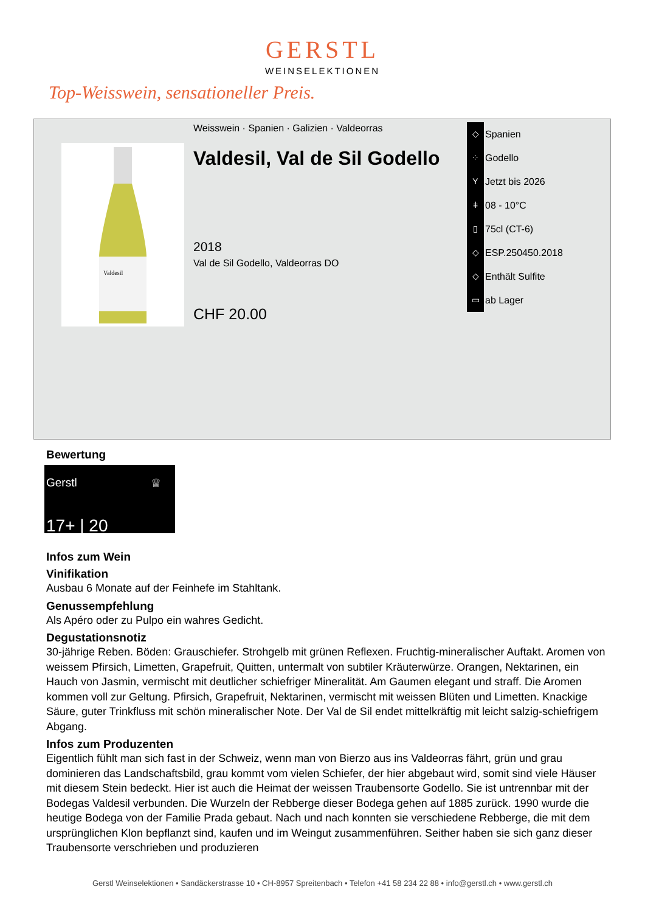GERSTL
WEINSELEKTIONEN
Top-Weisswein, sensationeller Preis.
Valdesil
Weisswein · Spanien · Galizien · Valdeorras
Valdesil, Val de Sil Godello
2018
Val de Sil Godello, Valdeorras DO
CHF 20.00
◇ Spanien
⁘ Godello
Y Jetzt bis 2026
ǂ 08 - 10°C
▯ 75cl (CT-6)
◇ ESP.250450.2018
◇ Enthält Sulfite
▭ ab Lager
Bewertung
Gerstl ♕
17+ | 20
Infos zum Wein
Vinifikation
Ausbau 6 Monate auf der Feinhefe im Stahltank.
Genussempfehlung
Als Apéro oder zu Pulpo ein wahres Gedicht.
Degustationsnotiz
30-jährige Reben. Böden: Grauschiefer. Strohgelb mit grünen Reflexen. Fruchtig-mineralischer Auftakt. Aromen von weissem Pfirsich, Limetten, Grapefruit, Quitten, untermalt von subtiler Kräuterwürze. Orangen, Nektarinen, ein Hauch von Jasmin, vermischt mit deutlicher schiefriger Mineralität. Am Gaumen elegant und straff. Die Aromen kommen voll zur Geltung. Pfirsich, Grapefruit, Nektarinen, vermischt mit weissen Blüten und Limetten. Knackige Säure, guter Trinkfluss mit schön mineralischer Note. Der Val de Sil endet mittelkräftig mit leicht salzig-schiefrigem Abgang.
Infos zum Produzenten
Eigentlich fühlt man sich fast in der Schweiz, wenn man von Bierzo aus ins Valdeorras fährt, grün und grau dominieren das Landschaftsbild, grau kommt vom vielen Schiefer, der hier abgebaut wird, somit sind viele Häuser mit diesem Stein bedeckt. Hier ist auch die Heimat der weissen Traubensorte Godello. Sie ist untrennbar mit der Bodegas Valdesil verbunden. Die Wurzeln der Rebberge dieser Bodega gehen auf 1885 zurück. 1990 wurde die heutige Bodega von der Familie Prada gebaut. Nach und nach konnten sie verschiedene Rebberge, die mit dem ursprünglichen Klon bepflanzt sind, kaufen und im Weingut zusammenführen. Seither haben sie sich ganz dieser Traubensorte verschrieben und produzieren
Gerstl Weinselektionen • Sandäckerstrasse 10 • CH-8957 Spreitenbach • Telefon +41 58 234 22 88 • info@gerstl.ch • www.gerstl.ch